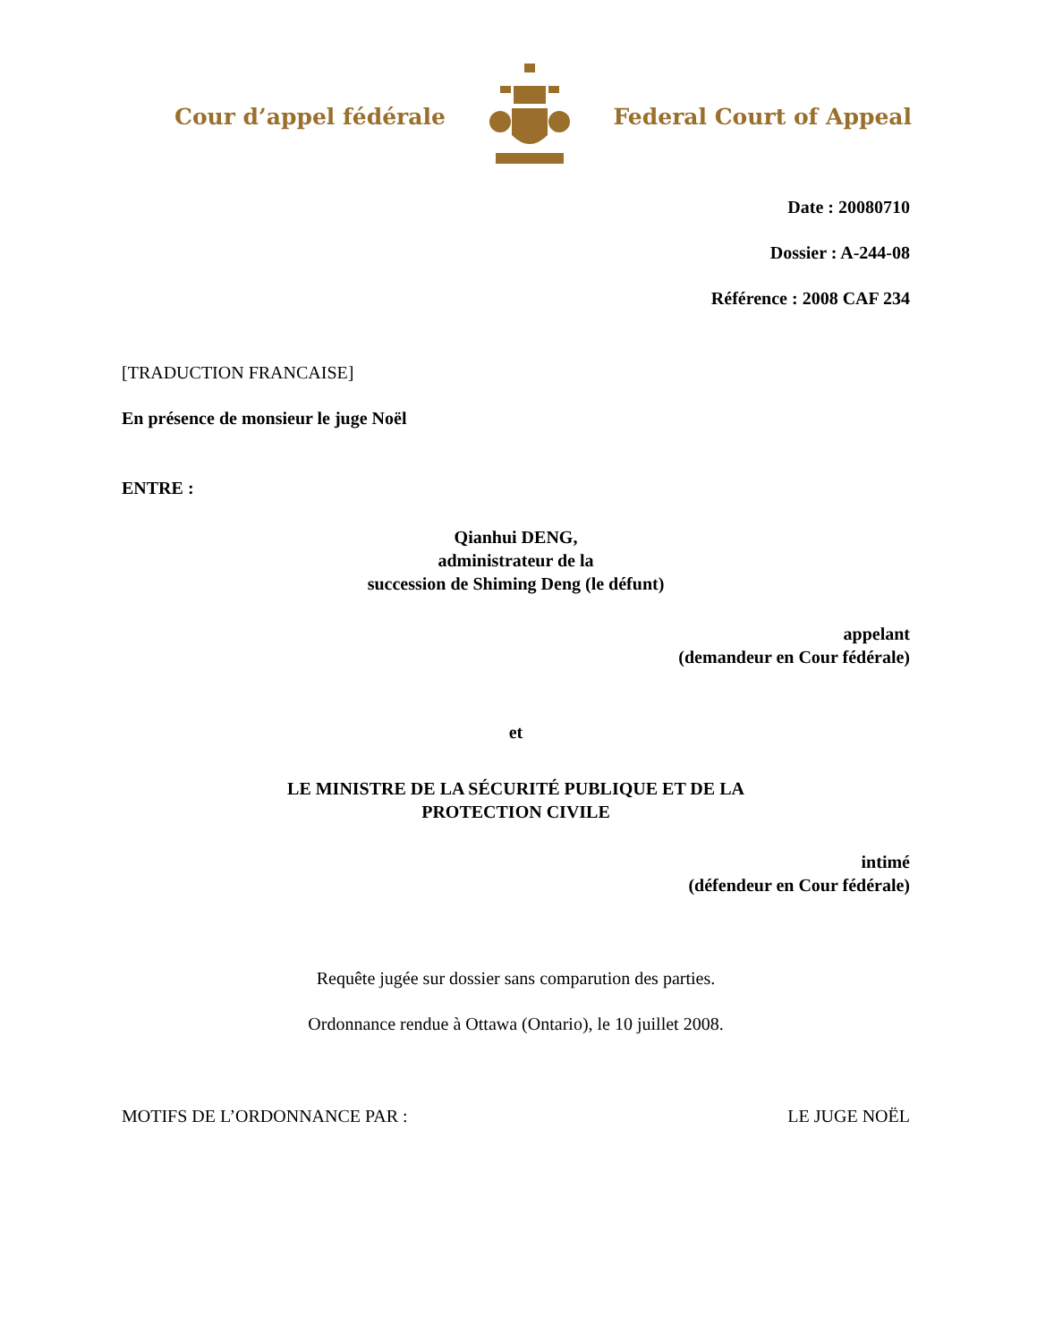Cour d’appel fédérale Federal Court of Appeal
Date : 20080710
Dossier : A-244-08
Référence : 2008 CAF 234
[TRADUCTION FRANCAISE]
En présence de monsieur le juge Noël
ENTRE :
Qianhui DENG,
administrateur de la
succession de Shiming Deng (le défunt)
appelant
(demandeur en Cour fédérale)
et
LE MINISTRE DE LA SÉCURITÉ PUBLIQUE ET DE LA
PROTECTION CIVILE
intimé
(défendeur en Cour fédérale)
Requête jugée sur dossier sans comparution des parties.
Ordonnance rendue à Ottawa (Ontario), le 10 juillet 2008.
MOTIFS DE L’ORDONNANCE PAR : LE JUGE NOËL